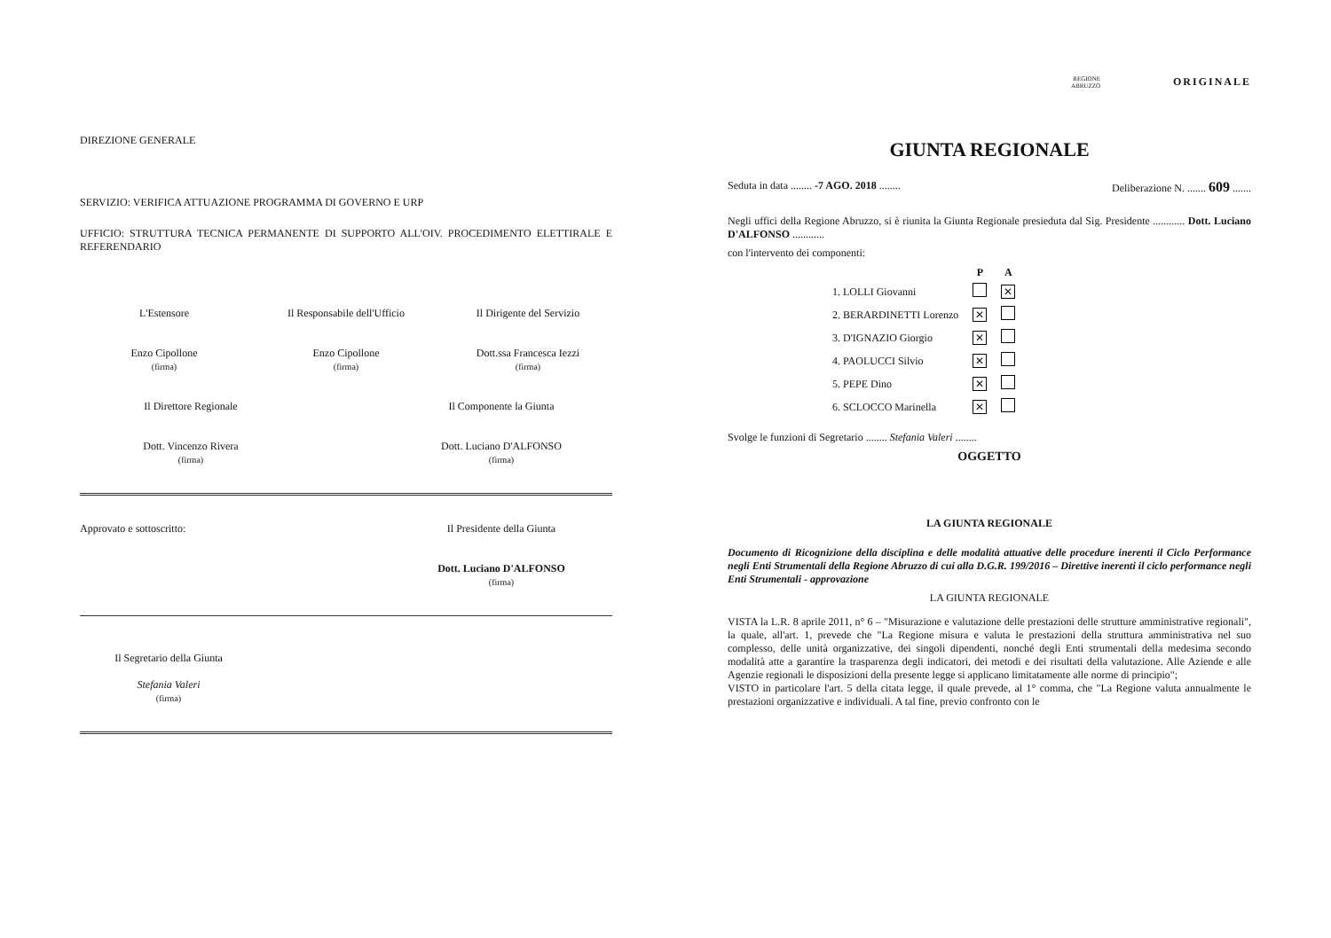DIREZIONE GENERALE
SERVIZIO: VERIFICA ATTUAZIONE PROGRAMMA DI GOVERNO E URP
UFFICIO: STRUTTURA TECNICA PERMANENTE DI SUPPORTO ALL'OIV. PROCEDIMENTO ELETTIRALE E REFERENDARIO
L'Estensore
Enzo Cipollone
(firma)
Il Responsabile dell'Ufficio
Enzo Cipollone
(firma)
Il Dirigente del Servizio
Dott.ssa Francesca Iezzi
(firma)
Il Direttore Regionale
Dott. Vincenzo Rivera
(firma)
Il Componente la Giunta
Dott. Luciano D'ALFONSO
(firma)
Approvato e sottoscritto: Il Presidente della Giunta
Dott. Luciano D'ALFONSO
(firma)
Il Segretario della Giunta
Stefania Valeri
(firma)
REGIONE
ABRUZZO
ORIGINALE
GIUNTA REGIONALE
Seduta in data ........ -7 AGO. 2018 ........ Deliberazione N. ....... 609 .......
Negli uffici della Regione Abruzzo, si è riunita la Giunta Regionale presieduta dal Sig. Presidente ............ Dott. Luciano D'ALFONSO ............
con l'intervento dei componenti:
| | P | A |
| 1. LOLLI Giovanni | | ✕ |
| 2. BERARDINETTI Lorenzo | ✕ | |
| 3. D'IGNAZIO Giorgio | ✕ | |
| 4. PAOLUCCI Silvio | ✕ | |
| 5. PEPE Dino | ✕ | |
| 6. SCLOCCO Marinella | ✕ | |
Svolge le funzioni di Segretario ........ Stefania Valeri ........
OGGETTO
LA GIUNTA REGIONALE
Documento di Ricognizione della disciplina e delle modalità attuative delle procedure inerenti il Ciclo Performance negli Enti Strumentali della Regione Abruzzo di cui alla D.G.R. 199/2016 – Direttive inerenti il ciclo performance negli Enti Strumentali - approvazione
LA GIUNTA REGIONALE
VISTA la L.R. 8 aprile 2011, n° 6 – "Misurazione e valutazione delle prestazioni delle strutture amministrative regionali", la quale, all'art. 1, prevede che "La Regione misura e valuta le prestazioni della struttura amministrativa nel suo complesso, delle unità organizzative, dei singoli dipendenti, nonché degli Enti strumentali della medesima secondo modalità atte a garantire la trasparenza degli indicatori, dei metodi e dei risultati della valutazione. Alle Aziende e alle Agenzie regionali le disposizioni della presente legge si applicano limitatamente alle norme di principio";
VISTO in particolare l'art. 5 della citata legge, il quale prevede, al 1° comma, che "La Regione valuta annualmente le prestazioni organizzative e individuali. A tal fine, previo confronto con le